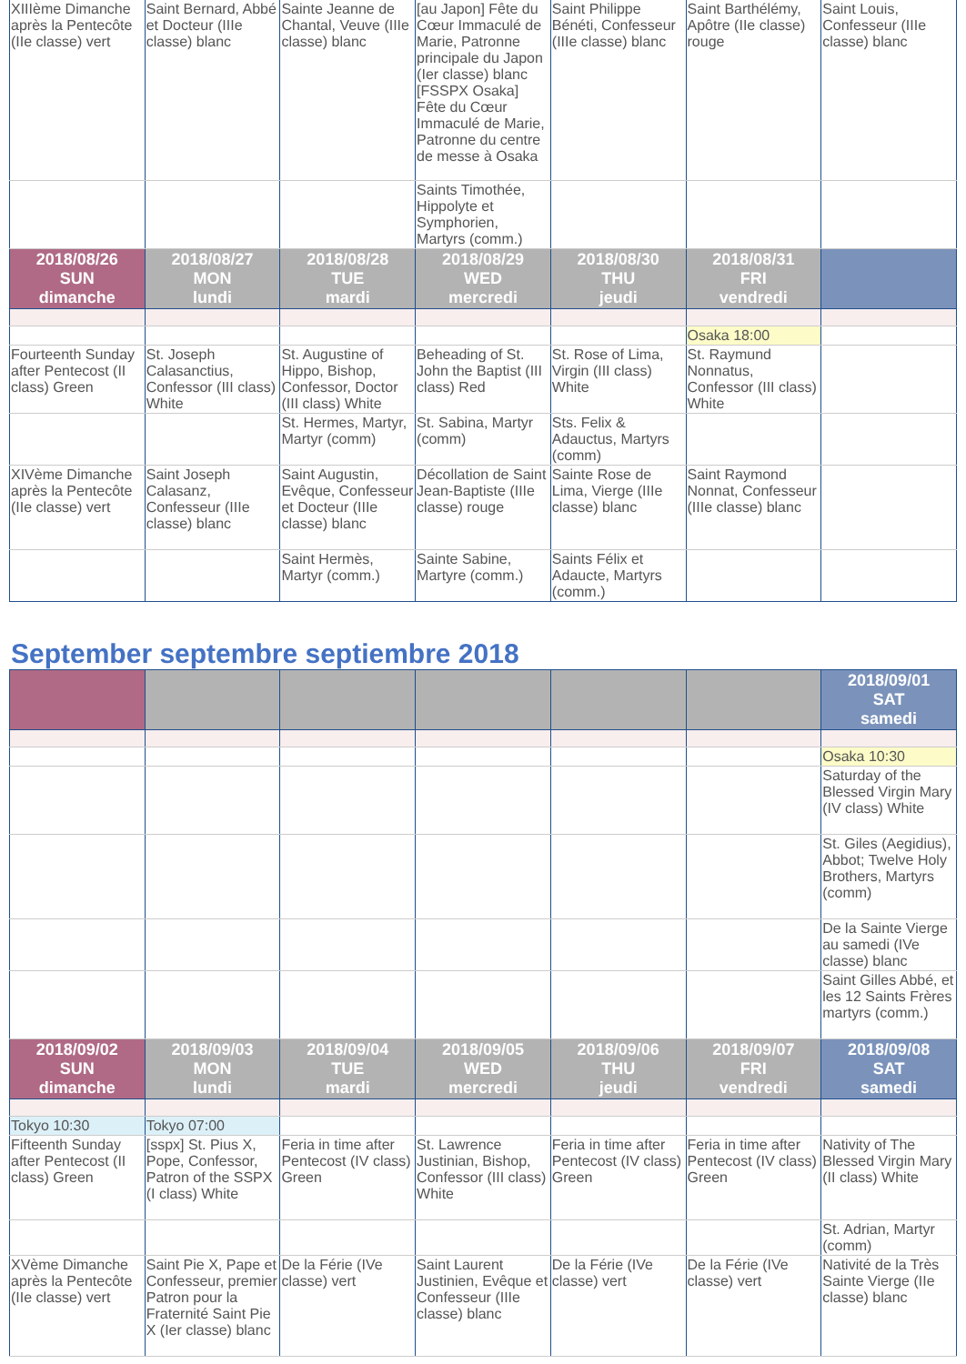| XIIIème Dimanche après la Pentecôte (IIe classe) vert | Saint Bernard, Abbé et Docteur (IIIe classe) blanc | Sainte Jeanne de Chantal, Veuve (IIIe classe) blanc | [au Japon] Fête du Cœur Immaculé de Marie, Patronne principale du Japon (Ier classe) blanc [FSSPX Osaka] Fête du Cœur Immaculé de Marie, Patronne du centre de messe à Osaka | Saint Philippe Bénéti, Confesseur (IIIe classe) blanc | Saint Barthélémy, Apôtre (IIe classe) rouge | Saint Louis, Confesseur (IIIe classe) blanc |
| | | | Saints Timothée, Hippolyte et Symphorien, Martyrs (comm.) | | | |
| 2018/08/26 SUN dimanche | 2018/08/27 MON lundi | 2018/08/28 TUE mardi | 2018/08/29 WED mercredi | 2018/08/30 THU jeudi | 2018/08/31 FRI vendredi | |
| | | | | | Osaka 18:00 | |
| Fourteenth Sunday after Pentecost (II class) Green | St. Joseph Calasanctius, Confessor (III class) White | St. Augustine of Hippo, Bishop, Confessor, Doctor (III class) White | Beheading of St. John the Baptist (III class) Red | St. Rose of Lima, Virgin (III class) White | St. Raymund Nonnatus, Confessor (III class) White | |
| | | St. Hermes, Martyr, Martyr (comm) | St. Sabina, Martyr (comm) | Sts. Felix & Adauctus, Martyrs (comm) | | |
| XIVème Dimanche après la Pentecôte (IIe classe) vert | Saint Joseph Calasanz, Confesseur (IIIe classe) blanc | Saint Augustin, Evêque, Confesseur et Docteur (IIIe classe) blanc | Décollation de Saint Jean-Baptiste (IIIe classe) rouge | Sainte Rose de Lima, Vierge (IIIe classe) blanc | Saint Raymond Nonnat, Confesseur (IIIe classe) blanc | |
| | | Saint Hermès, Martyr (comm.) | Sainte Sabine, Martyre (comm.) | Saints Félix et Adaucte, Martyrs (comm.) | | |
September septembre septiembre 2018
| | | | | | | 2018/09/01 SAT samedi |
| --- | --- | --- | --- | --- | --- | --- |
| | | | | | | Osaka 10:30 |
| | | | | | | Saturday of the Blessed Virgin Mary (IV class) White |
| | | | | | | St. Giles (Aegidius), Abbot; Twelve Holy Brothers, Martyrs (comm) |
| | | | | | | De la Sainte Vierge au samedi (IVe classe) blanc |
| | | | | | | Saint Gilles Abbé, et les 12 Saints Frères martyrs (comm.) |
| 2018/09/02 SUN dimanche | 2018/09/03 MON lundi | 2018/09/04 TUE mardi | 2018/09/05 WED mercredi | 2018/09/06 THU jeudi | 2018/09/07 FRI vendredi | 2018/09/08 SAT samedi |
| Tokyo 10:30 | Tokyo 07:00 | | | | | |
| Fifteenth Sunday after Pentecost (II class) Green | [sspx] St. Pius X, Pope, Confessor, Patron of the SSPX (I class) White | Feria in time after Pentecost (IV class) Green | St. Lawrence Justinian, Bishop, Confessor (III class) White | Feria in time after Pentecost (IV class) Green | Feria in time after Pentecost (IV class) Green | Nativity of The Blessed Virgin Mary (II class) White |
| | | | | | | St. Adrian, Martyr (comm) |
| XVème Dimanche après la Pentecôte (IIe classe) vert | Saint Pie X, Pape et Confesseur, premier Patron pour la Fraternité Saint Pie X (Ier classe) blanc | De la Férie (IVe classe) vert | Saint Laurent Justinien, Evêque et Confesseur (IIIe classe) blanc | De la Férie (IVe classe) vert | De la Férie (IVe classe) vert | Nativité de la Très Sainte Vierge (IIe classe) blanc |